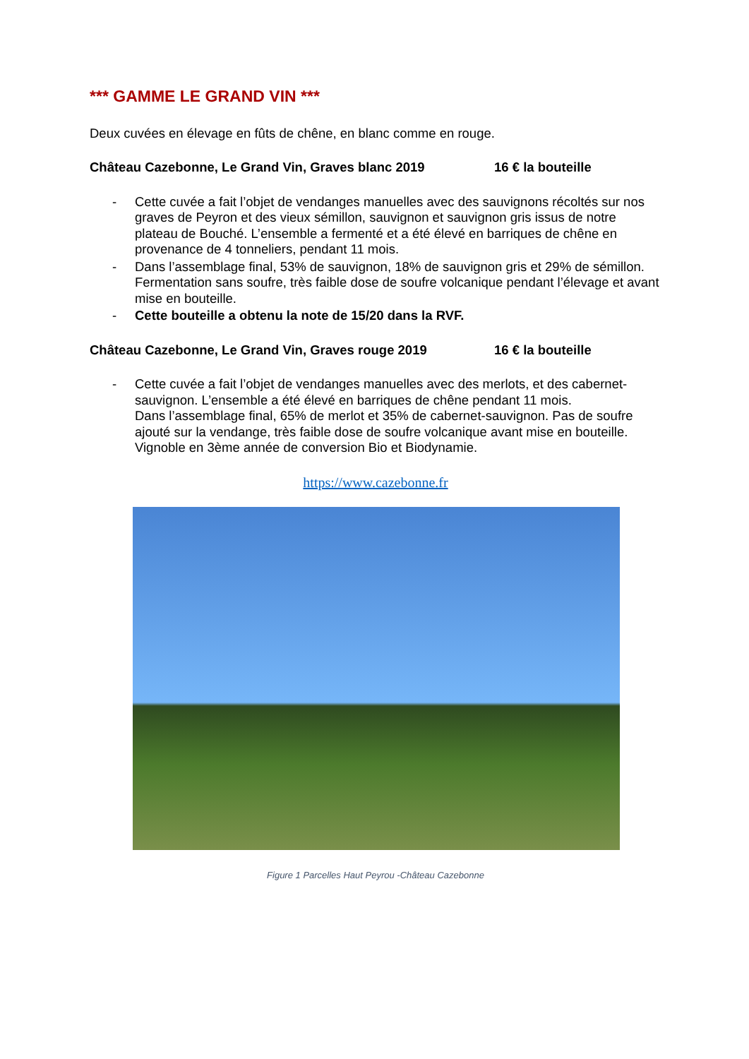*** GAMME LE GRAND VIN ***
Deux cuvées en élevage en fûts de chêne, en blanc comme en rouge.
Château Cazebonne, Le Grand Vin, Graves blanc 2019 16 € la bouteille
- Cette cuvée a fait l’objet de vendanges manuelles avec des sauvignons récoltés sur nos graves de Peyron et des vieux sémillon, sauvignon et sauvignon gris issus de notre plateau de Bouché. L’ensemble a fermenté et a été élevé en barriques de chêne en provenance de 4 tonneliers, pendant 11 mois.
- Dans l’assemblage final, 53% de sauvignon, 18% de sauvignon gris et 29% de sémillon. Fermentation sans soufre, très faible dose de soufre volcanique pendant l’élevage et avant mise en bouteille.
- Cette bouteille a obtenu la note de 15/20 dans la RVF.
Château Cazebonne, Le Grand Vin, Graves rouge 2019 16 € la bouteille
- Cette cuvée a fait l’objet de vendanges manuelles avec des merlots, et des cabernet-sauvignon. L’ensemble a été élevé en barriques de chêne pendant 11 mois.
Dans l’assemblage final, 65% de merlot et 35% de cabernet-sauvignon. Pas de soufre ajouté sur la vendange, très faible dose de soufre volcanique avant mise en bouteille. Vignoble en 3ème année de conversion Bio et Biodynamie.
https://www.cazebonne.fr
Figure 1 Parcelles Haut Peyrou -Château Cazebonne